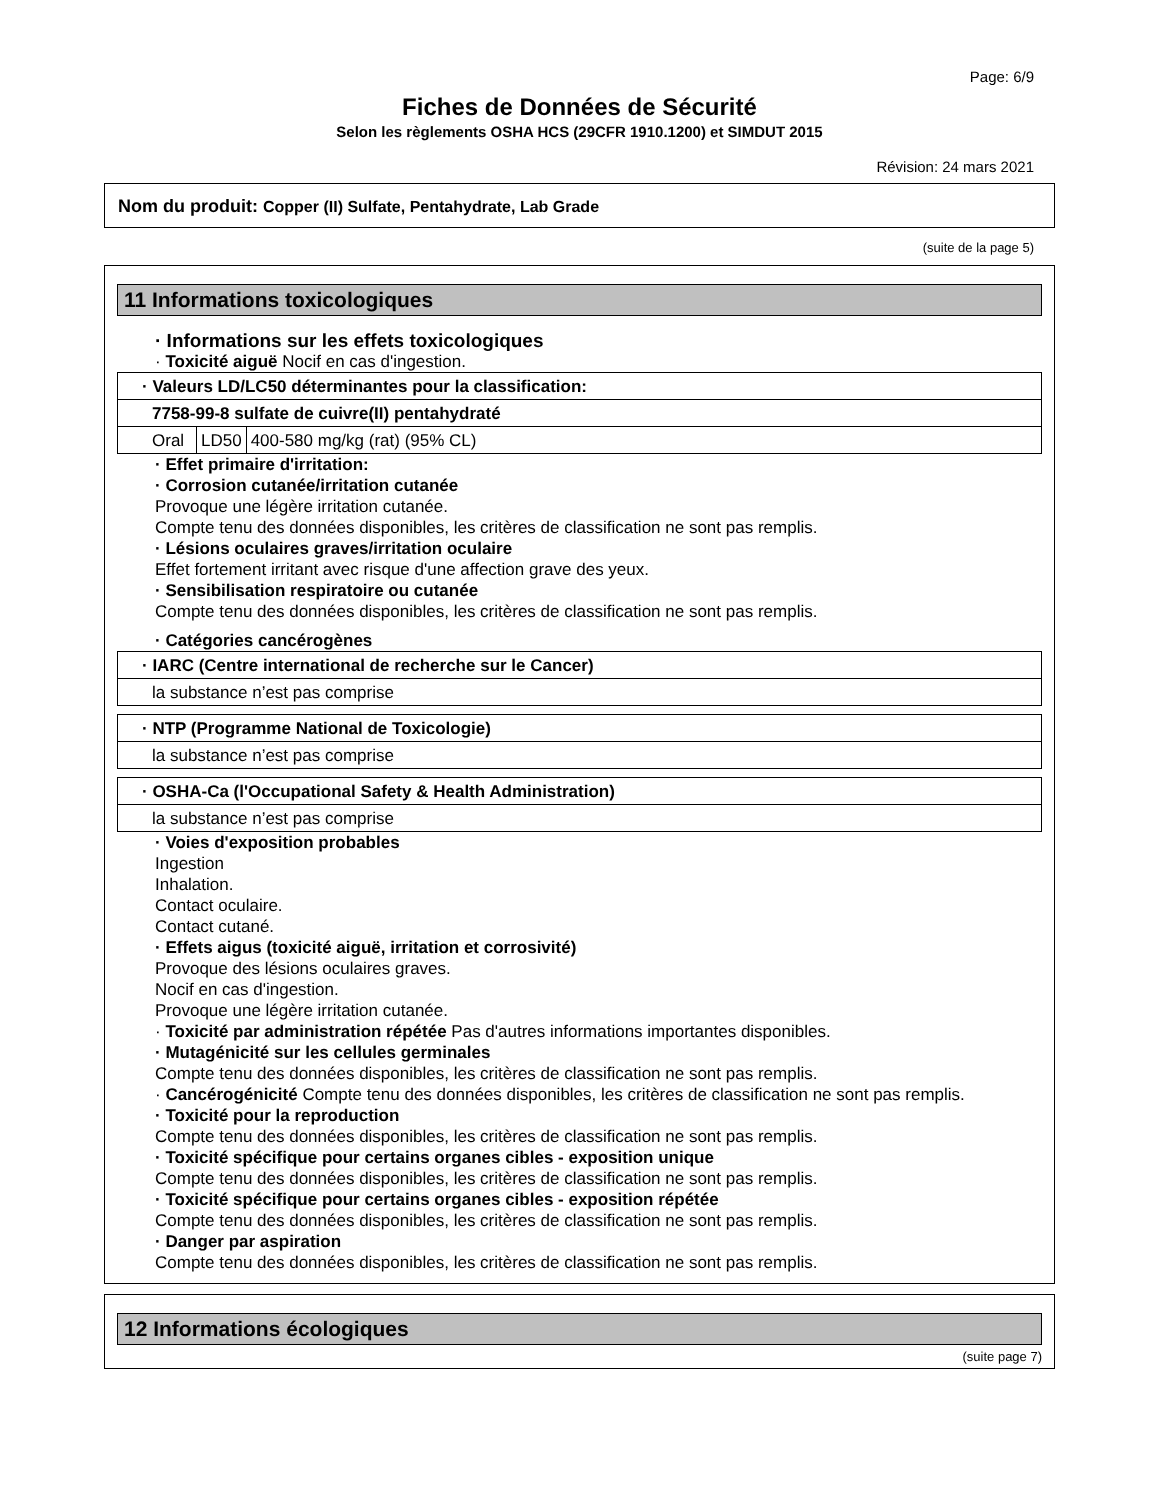Page: 6/9
Fiches de Données de Sécurité
Selon les règlements OSHA HCS (29CFR 1910.1200) et SIMDUT 2015
Révision: 24 mars 2021
Nom du produit: Copper (II) Sulfate, Pentahydrate, Lab Grade
(suite de la page 5)
11 Informations toxicologiques
· Informations sur les effets toxicologiques
· Toxicité aiguë Nocif en cas d'ingestion.
| · Valeurs LD/LC50 déterminantes pour la classification: | | |
| 7758-99-8 sulfate de cuivre(II) pentahydraté | | |
| Oral | LD50 | 400-580 mg/kg (rat) (95% CL) |
· Effet primaire d'irritation:
· Corrosion cutanée/irritation cutanée
Provoque une légère irritation cutanée.
Compte tenu des données disponibles, les critères de classification ne sont pas remplis.
· Lésions oculaires graves/irritation oculaire
Effet fortement irritant avec risque d'une affection grave des yeux.
· Sensibilisation respiratoire ou cutanée
Compte tenu des données disponibles, les critères de classification ne sont pas remplis.
· Catégories cancérogènes
| · IARC (Centre international de recherche sur le Cancer) |
| la substance n’est pas comprise |
| · NTP (Programme National de Toxicologie) |
| la substance n’est pas comprise |
| · OSHA-Ca (l'Occupational Safety & Health Administration) |
| la substance n’est pas comprise |
· Voies d'exposition probables
Ingestion
Inhalation.
Contact oculaire.
Contact cutané.
· Effets aigus (toxicité aiguë, irritation et corrosivité)
Provoque des lésions oculaires graves.
Nocif en cas d'ingestion.
Provoque une légère irritation cutanée.
· Toxicité par administration répétée Pas d'autres informations importantes disponibles.
· Mutagénicité sur les cellules germinales
Compte tenu des données disponibles, les critères de classification ne sont pas remplis.
· Cancérogénicité Compte tenu des données disponibles, les critères de classification ne sont pas remplis.
· Toxicité pour la reproduction
Compte tenu des données disponibles, les critères de classification ne sont pas remplis.
· Toxicité spécifique pour certains organes cibles - exposition unique
Compte tenu des données disponibles, les critères de classification ne sont pas remplis.
· Toxicité spécifique pour certains organes cibles - exposition répétée
Compte tenu des données disponibles, les critères de classification ne sont pas remplis.
· Danger par aspiration
Compte tenu des données disponibles, les critères de classification ne sont pas remplis.
12 Informations écologiques
(suite page 7)